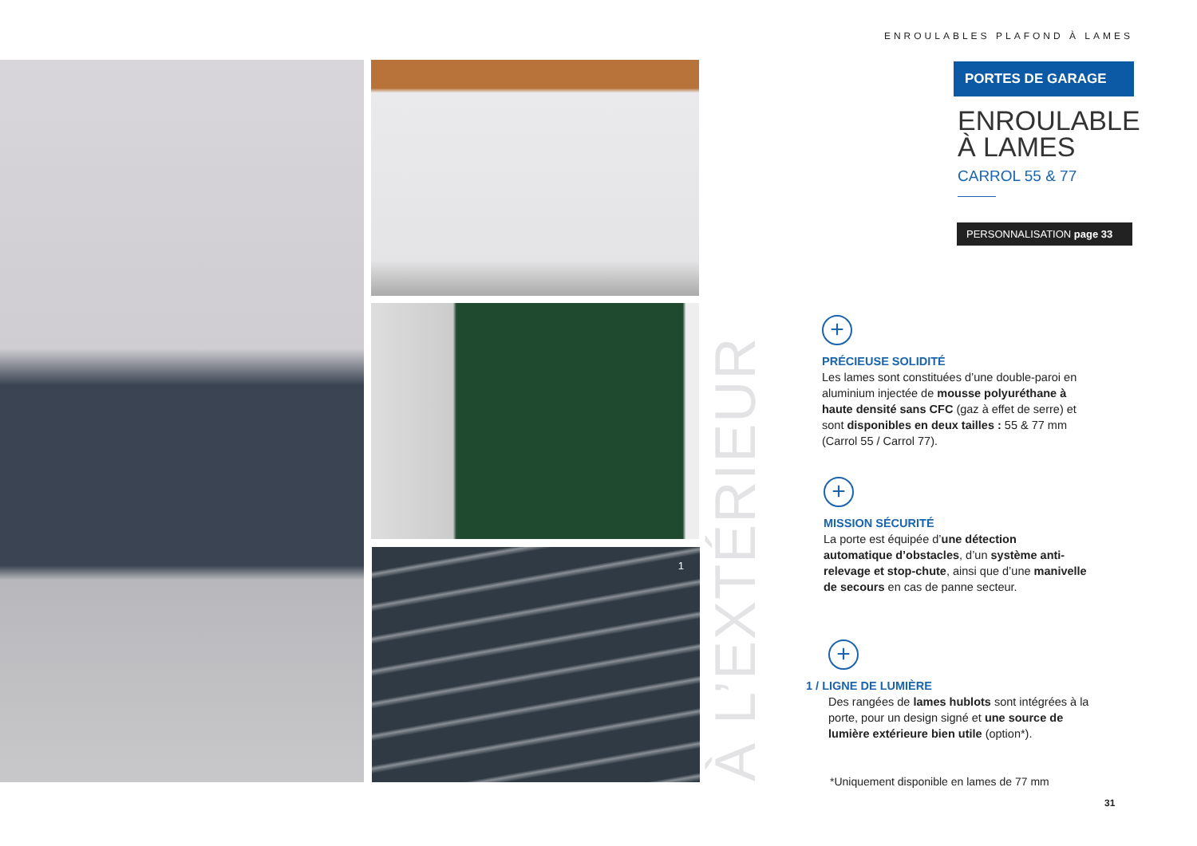ENROULABLES PLAFOND À LAMES
1
À L’EXTÉRIEUR
PORTES DE GARAGE
ENROULABLE
À LAMES
CARROL 55 & 77
PERSONNALISATION page 33
+
PRÉCIEUSE SOLIDITÉ
Les lames sont constituées d’une double-paroi en aluminium injectée de mousse polyuréthane à haute densité sans CFC (gaz à effet de serre) et sont disponibles en deux tailles : 55 & 77 mm (Carrol 55 / Carrol 77).
+
MISSION SÉCURITÉ
La porte est équipée d’une détection automatique d’obstacles, d’un système anti-relevage et stop-chute, ainsi que d’une manivelle de secours en cas de panne secteur.
+
1 / LIGNE DE LUMIÈRE
Des rangées de lames hublots sont intégrées à la porte, pour un design signé et une source de lumière extérieure bien utile (option*).
*Uniquement disponible en lames de 77 mm
31